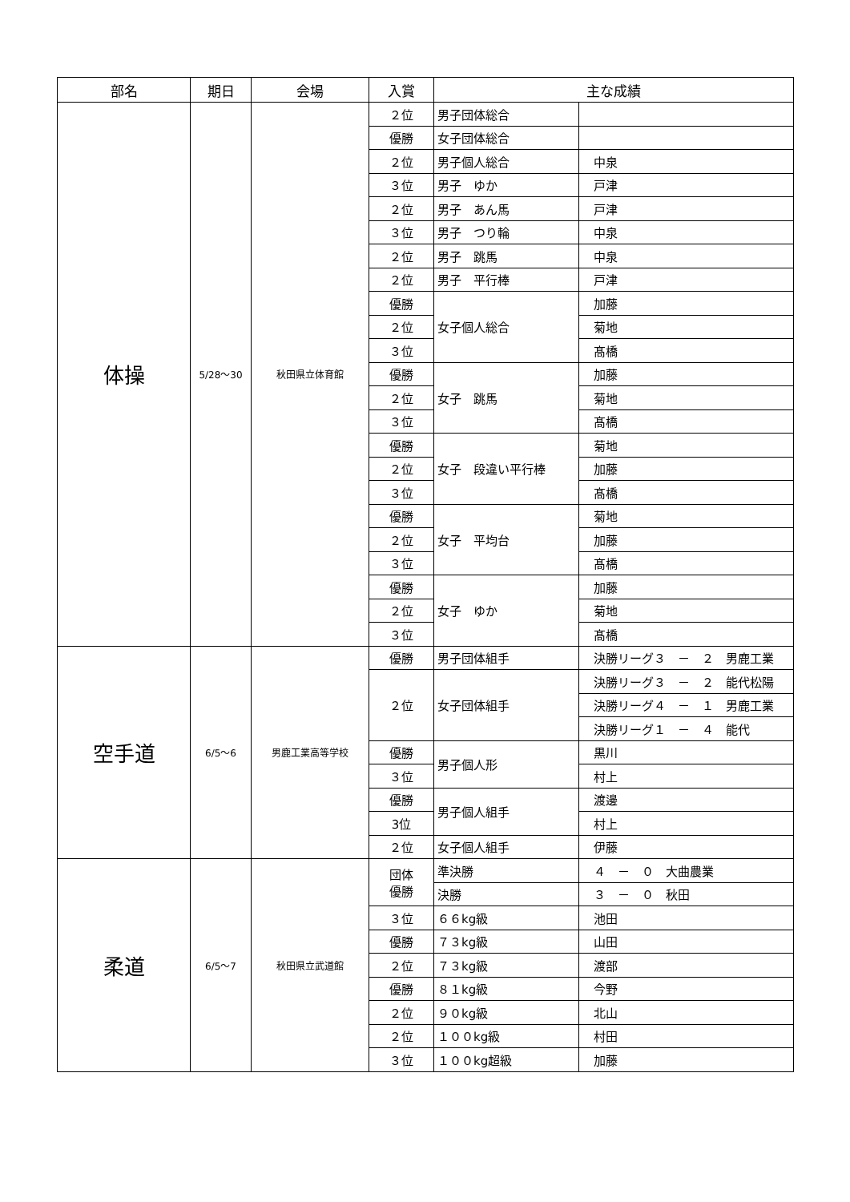| 部名 | 期日 | 会場 | 入賞 | 主な成績 | |
| --- | --- | --- | --- | --- | --- |
| 体操 | 5/28〜30 | 秋田県立体育館 | ２位 | 男子団体総合 | |
| | | | 優勝 | 女子団体総合 | |
| | | | ２位 | 男子個人総合 | 中泉 |
| | | | ３位 | 男子 ゆか | 戸津 |
| | | | ２位 | 男子 あん馬 | 戸津 |
| | | | ３位 | 男子 つり輪 | 中泉 |
| | | | ２位 | 男子 跳馬 | 中泉 |
| | | | ２位 | 男子 平行棒 | 戸津 |
| | | | 優勝 | 女子個人総合 | 加藤 |
| | | | ２位 | | 菊地 |
| | | | ３位 | | 髙橋 |
| | | | 優勝 | 女子 跳馬 | 加藤 |
| | | | ２位 | | 菊地 |
| | | | ３位 | | 髙橋 |
| | | | 優勝 | 女子 段違い平行棒 | 菊地 |
| | | | ２位 | | 加藤 |
| | | | ３位 | | 髙橋 |
| | | | 優勝 | 女子 平均台 | 菊地 |
| | | | ２位 | | 加藤 |
| | | | ３位 | | 髙橋 |
| | | | 優勝 | 女子 ゆか | 加藤 |
| | | | ２位 | | 菊地 |
| | | | ３位 | | 髙橋 |
| 空手道 | 6/5〜6 | 男鹿工業高等学校 | 優勝 | 男子団体組手 | 決勝リーグ３ － ２ 男鹿工業 |
| | | | ２位 | 女子団体組手 | 決勝リーグ３ － ２ 能代松陽 |
| | | | | | 決勝リーグ４ － １ 男鹿工業 |
| | | | | | 決勝リーグ１ － ４ 能代 |
| | | | 優勝 | 男子個人形 | 黒川 |
| | | | ３位 | | 村上 |
| | | | 優勝 | 男子個人組手 | 渡邊 |
| | | | 3位 | | 村上 |
| | | | ２位 | 女子個人組手 | 伊藤 |
| 柔道 | 6/5〜7 | 秋田県立武道館 | 団体 優勝 | 準決勝 | ４ － ０ 大曲農業 |
| | | | | 決勝 | ３ － ０ 秋田 |
| | | | ３位 | ６６kg級 | 池田 |
| | | | 優勝 | ７３kg級 | 山田 |
| | | | ２位 | ７３kg級 | 渡部 |
| | | | 優勝 | ８１kg級 | 今野 |
| | | | ２位 | ９０kg級 | 北山 |
| | | | ２位 | １００kg級 | 村田 |
| | | | ３位 | １００kg超級 | 加藤 |